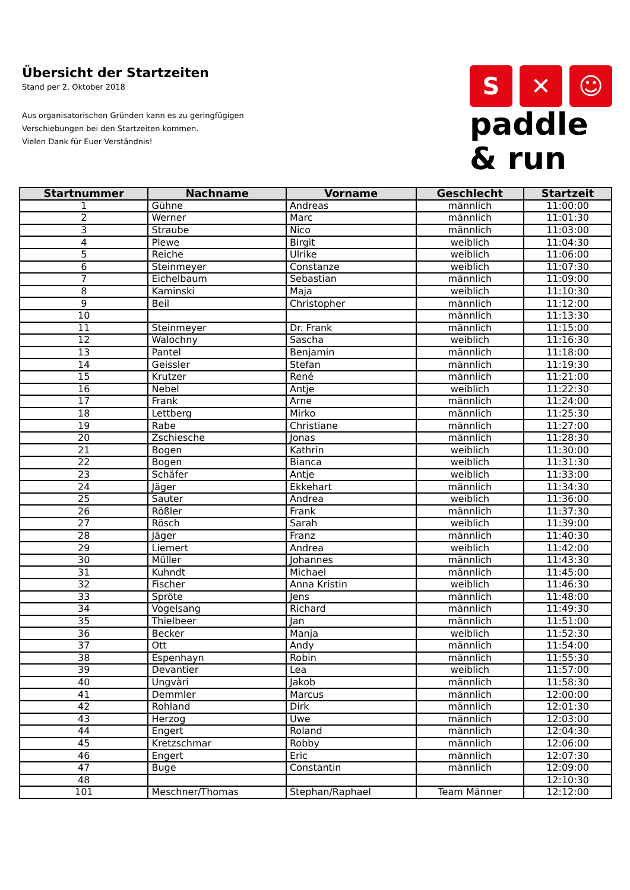Übersicht der Startzeiten
Stand per 2. Oktober 2018
Aus organisatorischen Gründen kann es zu geringfügigen
Verschiebungen bei den Startzeiten kommen.
Vielen Dank für Euer Verständnis!
S ✕ ☺
paddle
& run
| Startnummer | Nachname | Vorname | Geschlecht | Startzeit |
| --- | --- | --- | --- | --- |
| 1 | Gühne | Andreas | männlich | 11:00:00 |
| 2 | Werner | Marc | männlich | 11:01:30 |
| 3 | Straube | Nico | männlich | 11:03:00 |
| 4 | Plewe | Birgit | weiblich | 11:04:30 |
| 5 | Reiche | Ulrike | weiblich | 11:06:00 |
| 6 | Steinmeyer | Constanze | weiblich | 11:07:30 |
| 7 | Eichelbaum | Sebastian | männlich | 11:09:00 |
| 8 | Kaminski | Maja | weiblich | 11:10:30 |
| 9 | Beil | Christopher | männlich | 11:12:00 |
| 10 | | | männlich | 11:13:30 |
| 11 | Steinmeyer | Dr. Frank | männlich | 11:15:00 |
| 12 | Walochny | Sascha | weiblich | 11:16:30 |
| 13 | Pantel | Benjamin | männlich | 11:18:00 |
| 14 | Geissler | Stefan | männlich | 11:19:30 |
| 15 | Krutzer | René | männlich | 11:21:00 |
| 16 | Nebel | Antje | weiblich | 11:22:30 |
| 17 | Frank | Arne | männlich | 11:24:00 |
| 18 | Lettberg | Mirko | männlich | 11:25:30 |
| 19 | Rabe | Christiane | männlich | 11:27:00 |
| 20 | Zschiesche | Jonas | männlich | 11:28:30 |
| 21 | Bogen | Kathrin | weiblich | 11:30:00 |
| 22 | Bogen | Bianca | weiblich | 11:31:30 |
| 23 | Schäfer | Antje | weiblich | 11:33:00 |
| 24 | Jäger | Ekkehart | männlich | 11:34:30 |
| 25 | Sauter | Andrea | weiblich | 11:36:00 |
| 26 | Rößler | Frank | männlich | 11:37:30 |
| 27 | Rösch | Sarah | weiblich | 11:39:00 |
| 28 | Jäger | Franz | männlich | 11:40:30 |
| 29 | Liemert | Andrea | weiblich | 11:42:00 |
| 30 | Müller | Johannes | männlich | 11:43:30 |
| 31 | Kuhndt | Michael | männlich | 11:45:00 |
| 32 | Fischer | Anna Kristin | weiblich | 11:46:30 |
| 33 | Spröte | Jens | männlich | 11:48:00 |
| 34 | Vogelsang | Richard | männlich | 11:49:30 |
| 35 | Thielbeer | Jan | männlich | 11:51:00 |
| 36 | Becker | Manja | weiblich | 11:52:30 |
| 37 | Ott | Andy | männlich | 11:54:00 |
| 38 | Espenhayn | Robin | männlich | 11:55:30 |
| 39 | Devantier | Lea | weiblich | 11:57:00 |
| 40 | Ungvàri | Jakob | männlich | 11:58:30 |
| 41 | Demmler | Marcus | männlich | 12:00:00 |
| 42 | Rohland | Dirk | männlich | 12:01:30 |
| 43 | Herzog | Uwe | männlich | 12:03:00 |
| 44 | Engert | Roland | männlich | 12:04:30 |
| 45 | Kretzschmar | Robby | männlich | 12:06:00 |
| 46 | Engert | Eric | männlich | 12:07:30 |
| 47 | Buge | Constantin | männlich | 12:09:00 |
| 48 | | | | 12:10:30 |
| 101 | Meschner/Thomas | Stephan/Raphael | Team Männer | 12:12:00 |